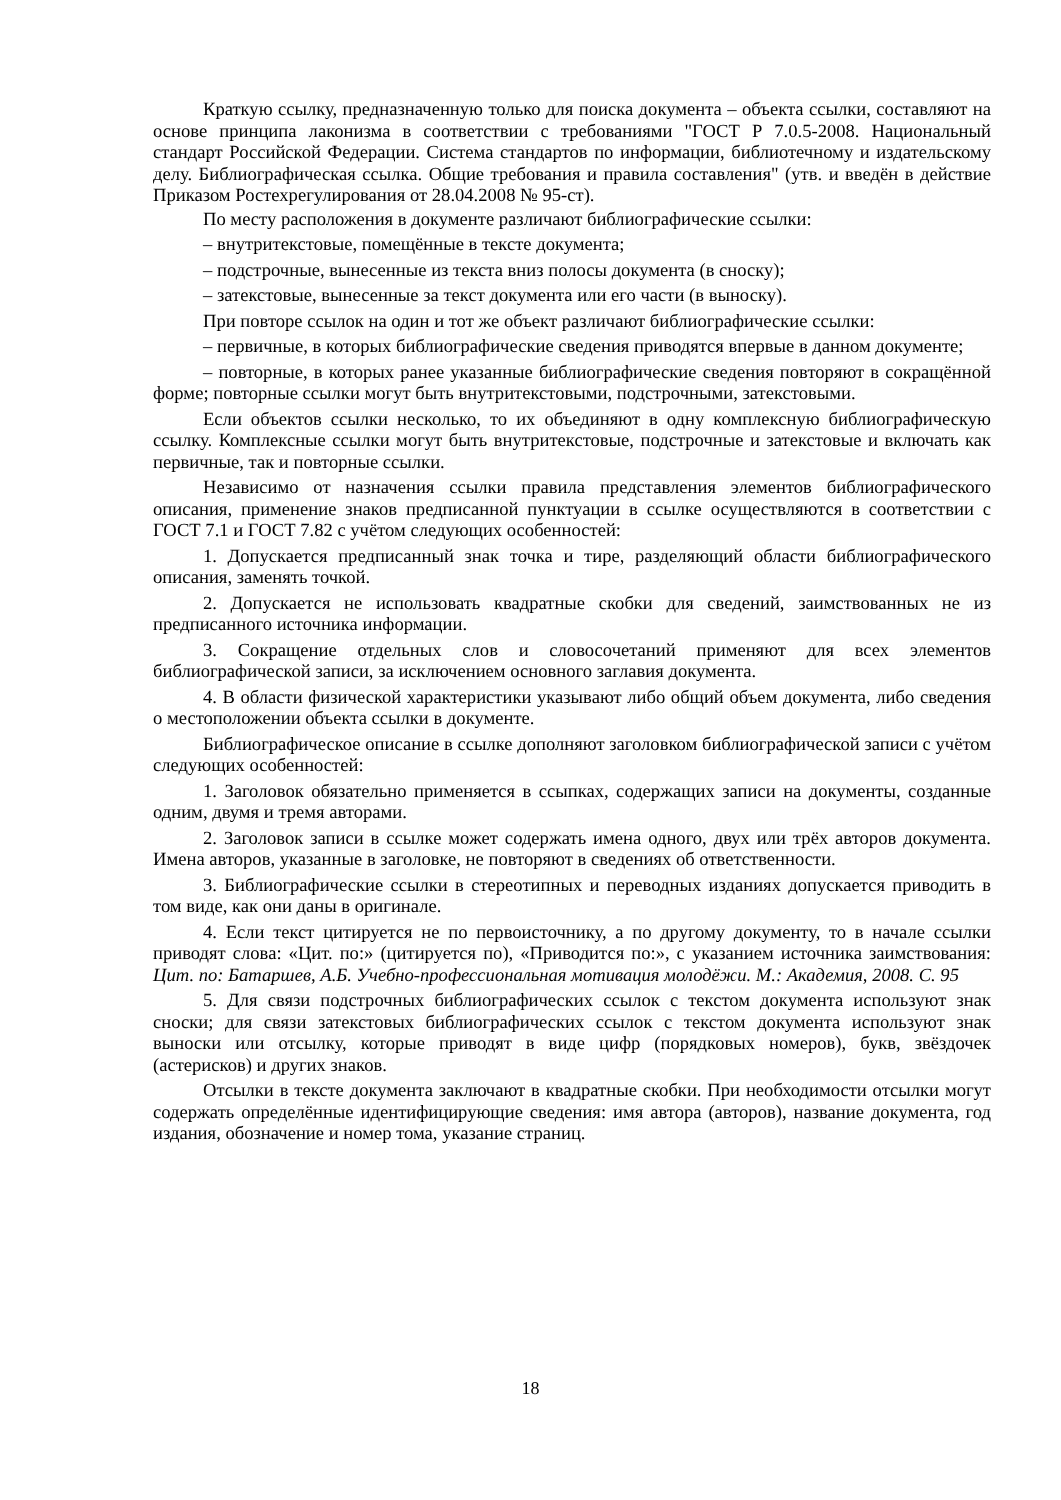Краткую ссылку, предназначенную только для поиска документа – объекта ссылки, составляют на основе принципа лаконизма в соответствии с требованиями "ГОСТ Р 7.0.5-2008. Национальный стандарт Российской Федерации. Система стандартов по информации, библиотечному и издательскому делу. Библиографическая ссылка. Общие требования и правила составления" (утв. и введён в действие Приказом Ростехрегулирования от 28.04.2008 № 95-ст).
По месту расположения в документе различают библиографические ссылки:
– внутритекстовые, помещённые в тексте документа;
– подстрочные, вынесенные из текста вниз полосы документа (в сноску);
– затекстовые, вынесенные за текст документа или его части (в выноску).
При повторе ссылок на один и тот же объект различают библиографические ссылки:
– первичные, в которых библиографические сведения приводятся впервые в данном документе;
– повторные, в которых ранее указанные библиографические сведения повторяют в сокращённой форме; повторные ссылки могут быть внутритекстовыми, подстрочными, затекстовыми.
Если объектов ссылки несколько, то их объединяют в одну комплексную библиографическую ссылку. Комплексные ссылки могут быть внутритекстовые, подстрочные и затекстовые и включать как первичные, так и повторные ссылки.
Независимо от назначения ссылки правила представления элементов библиографического описания, применение знаков предписанной пунктуации в ссылке осуществляются в соответствии с ГОСТ 7.1 и ГОСТ 7.82 с учётом следующих особенностей:
1. Допускается предписанный знак точка и тире, разделяющий области библиографического описания, заменять точкой.
2. Допускается не использовать квадратные скобки для сведений, заимствованных не из предписанного источника информации.
3. Сокращение отдельных слов и словосочетаний применяют для всех элементов библиографической записи, за исключением основного заглавия документа.
4. В области физической характеристики указывают либо общий объем документа, либо сведения о местоположении объекта ссылки в документе.
Библиографическое описание в ссылке дополняют заголовком библиографической записи с учётом следующих особенностей:
1. Заголовок обязательно применяется в ссыпках, содержащих записи на документы, созданные одним, двумя и тремя авторами.
2. Заголовок записи в ссылке может содержать имена одного, двух или трёх авторов документа. Имена авторов, указанные в заголовке, не повторяют в сведениях об ответственности.
3. Библиографические ссылки в стереотипных и переводных изданиях допускается приводить в том виде, как они даны в оригинале.
4. Если текст цитируется не по первоисточнику, а по другому документу, то в начале ссылки приводят слова: «Цит. по:» (цитируется по), «Приводится по:», с указанием источника заимствования: Цит. по: Батаршев, А.Б. Учебно-профессиональная мотивация молодёжи. М.: Академия, 2008. С. 95
5. Для связи подстрочных библиографических ссылок с текстом документа используют знак сноски; для связи затекстовых библиографических ссылок с текстом документа используют знак выноски или отсылку, которые приводят в виде цифр (порядковых номеров), букв, звёздочек (астерисков) и других знаков.
Отсылки в тексте документа заключают в квадратные скобки. При необходимости отсылки могут содержать определённые идентифицирующие сведения: имя автора (авторов), название документа, год издания, обозначение и номер тома, указание страниц.
18